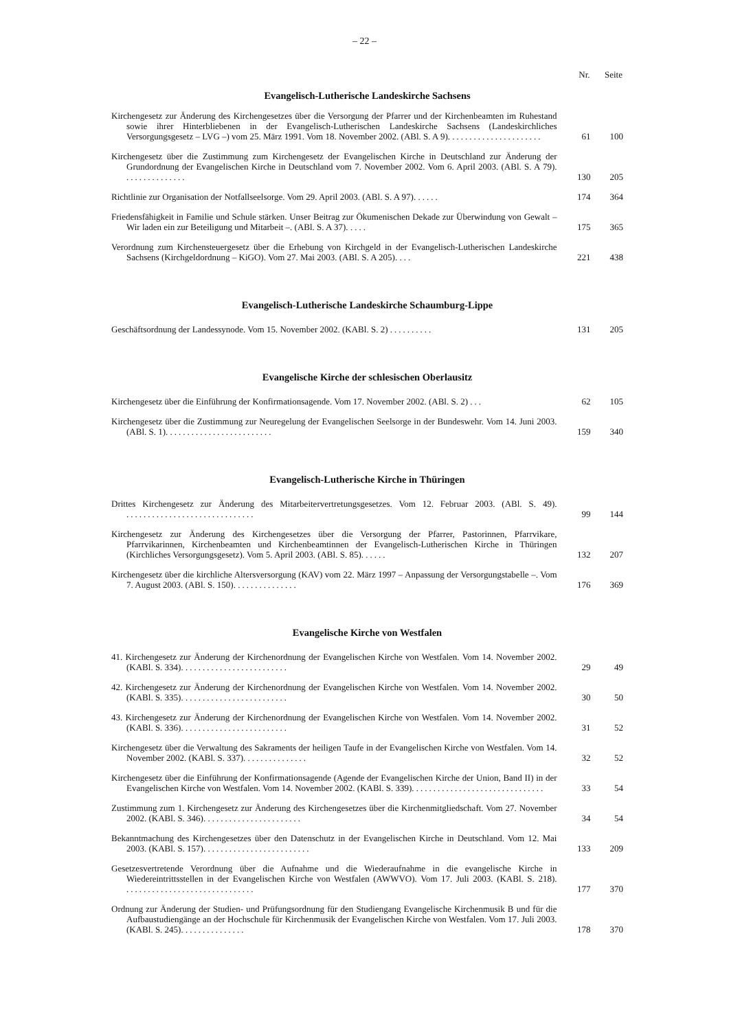– 22 –
| | Nr. | Seite |
| --- | --- | --- |
| Evangelisch-Lutherische Landeskirche Sachsens | | |
| Kirchengesetz zur Änderung des Kirchengesetzes über die Versorgung der Pfarrer und der Kirchenbeamten im Ruhestand sowie ihrer Hinterbliebenen in der Evangelisch-Lutherischen Landeskirche Sachsens (Landeskirchliches Versorgungsgesetz – LVG –) vom 25. März 1991. Vom 18. November 2002. (ABl. S. A 9). ..................... | 61 | 100 |
| Kirchengesetz über die Zustimmung zum Kirchengesetz der Evangelischen Kirche in Deutschland zur Änderung der Grundordnung der Evangelischen Kirche in Deutschland vom 7. November 2002. Vom 6. April 2003. (ABl. S. A 79). .............. | 130 | 205 |
| Richtlinie zur Organisation der Notfallseelsorge. Vom 29. April 2003. (ABl. S. A 97). ..... | 174 | 364 |
| Friedensfähigkeit in Familie und Schule stärken. Unser Beitrag zur Ökumenischen Dekade zur Überwindung von Gewalt – Wir laden ein zur Beteiligung und Mitarbeit –. (ABl. S. A 37). .... | 175 | 365 |
| Verordnung zum Kirchensteuergesetz über die Erhebung von Kirchgeld in der Evangelisch-Lutherischen Landeskirche Sachsens (Kirchgeldordnung – KiGO). Vom 27. Mai 2003. (ABl. S. A 205). ... | 221 | 438 |
| Evangelisch-Lutherische Landeskirche Schaumburg-Lippe | | |
| Geschäftsordnung der Landessynode. Vom 15. November 2002. (KABl. S. 2) .......... | 131 | 205 |
| Evangelische Kirche der schlesischen Oberlausitz | | |
| Kirchengesetz über die Einführung der Konfirmationsagende. Vom 17. November 2002. (ABl. S. 2) ... | 62 | 105 |
| Kirchengesetz über die Zustimmung zur Neuregelung der Evangelischen Seelsorge in der Bundeswehr. Vom 14. Juni 2003. (ABl. S. 1). ........................ | 159 | 340 |
| Evangelisch-Lutherische Kirche in Thüringen | | |
| Drittes Kirchengesetz zur Änderung des Mitarbeitervertretungsgesetzes. Vom 12. Februar 2003. (ABl. S. 49). .............................. | 99 | 144 |
| Kirchengesetz zur Änderung des Kirchengesetzes über die Versorgung der Pfarrer, Pastorinnen, Pfarrvikare, Pfarrvikarinnen, Kirchenbeamten und Kirchenbeamtinnen der Evangelisch-Lutherischen Kirche in Thüringen (Kirchliches Versorgungsgesetz). Vom 5. April 2003. (ABl. S. 85). ..... | 132 | 207 |
| Kirchengesetz über die kirchliche Altersversorgung (KAV) vom 22. März 1997 – Anpassung der Versorgungstabelle –. Vom 7. August 2003. (ABl. S. 150). .............. | 176 | 369 |
| Evangelische Kirche von Westfalen | | |
| 41. Kirchengesetz zur Änderung der Kirchenordnung der Evangelischen Kirche von Westfalen. Vom 14. November 2002. (KABl. S. 334). ........................ | 29 | 49 |
| 42. Kirchengesetz zur Änderung der Kirchenordnung der Evangelischen Kirche von Westfalen. Vom 14. November 2002. (KABl. S. 335). ........................ | 30 | 50 |
| 43. Kirchengesetz zur Änderung der Kirchenordnung der Evangelischen Kirche von Westfalen. Vom 14. November 2002. (KABl. S. 336). ........................ | 31 | 52 |
| Kirchengesetz über die Verwaltung des Sakraments der heiligen Taufe in der Evangelischen Kirche von Westfalen. Vom 14. November 2002. (KABl. S. 337). .............. | 32 | 52 |
| Kirchengesetz über die Einführung der Konfirmationsagende (Agende der Evangelischen Kirche der Union, Band II) in der Evangelischen Kirche von Westfalen. Vom 14. November 2002. (KABl. S. 339). .............................. | 33 | 54 |
| Zustimmung zum 1. Kirchengesetz zur Änderung des Kirchengesetzes über die Kirchenmitgliedschaft. Vom 27. November 2002. (KABl. S. 346). ...................... | 34 | 54 |
| Bekanntmachung des Kirchengesetzes über den Datenschutz in der Evangelischen Kirche in Deutschland. Vom 12. Mai 2003. (KABl. S. 157). ........................ | 133 | 209 |
| Gesetzesvertretende Verordnung über die Aufnahme und die Wiederaufnahme in die evangelische Kirche in Wiedereintrittsstellen in der Evangelischen Kirche von Westfalen (AWWVO). Vom 17. Juli 2003. (KABl. S. 218). .............................. | 177 | 370 |
| Ordnung zur Änderung der Studien- und Prüfungsordnung für den Studiengang Evangelische Kirchenmusik B und für die Aufbaustudiengänge an der Hochschule für Kirchenmusik der Evangelischen Kirche von Westfalen. Vom 17. Juli 2003. (KABl. S. 245). .............. | 178 | 370 |